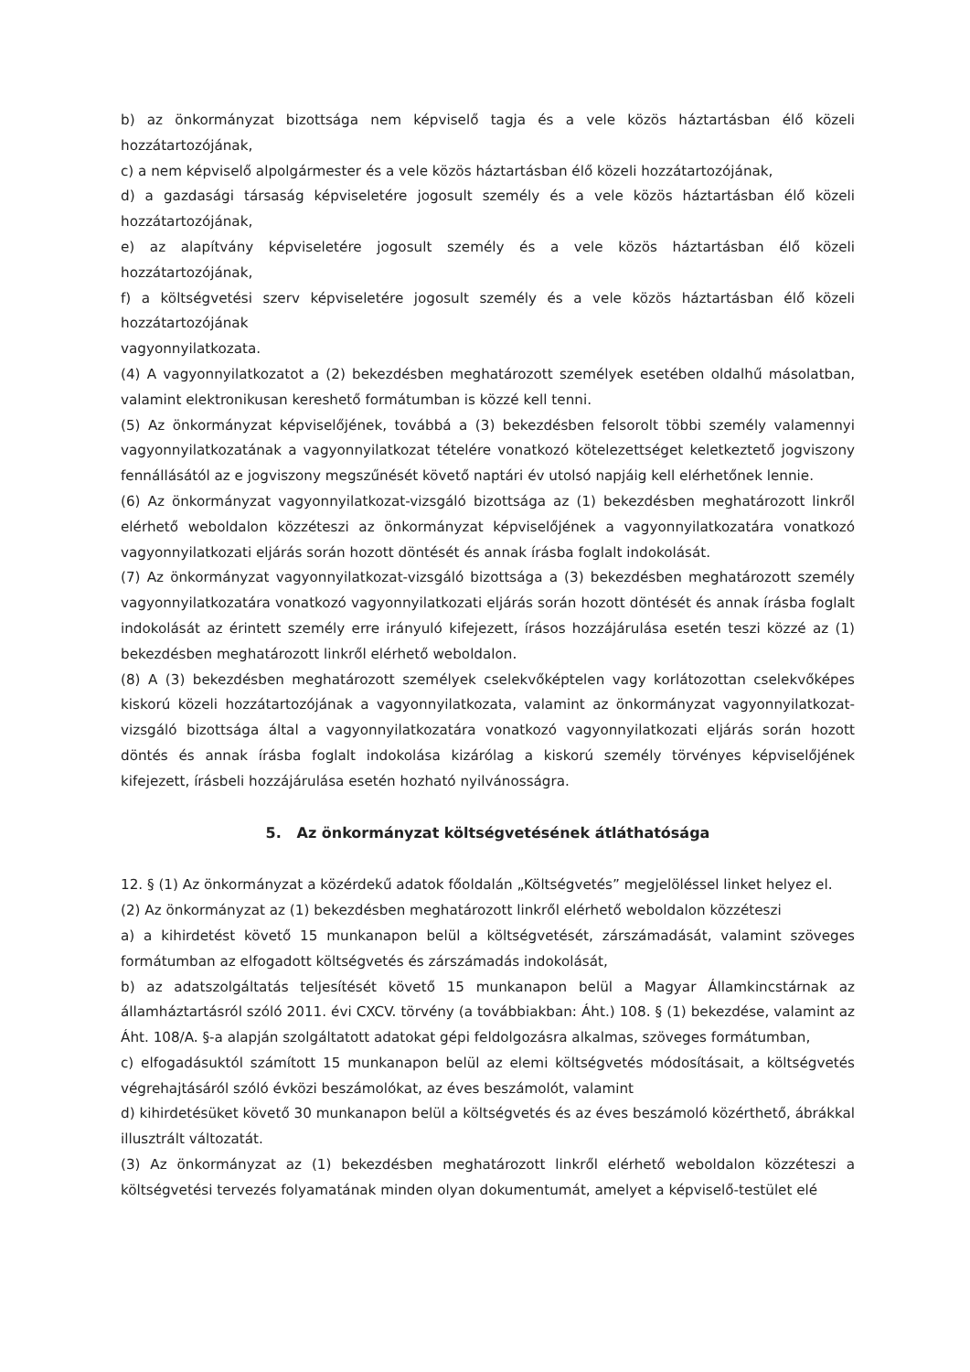b) az önkormányzat bizottsága nem képviselő tagja és a vele közös háztartásban élő közeli hozzátartozójának,
c) a nem képviselő alpolgármester és a vele közös háztartásban élő közeli hozzátartozójának,
d) a gazdasági társaság képviseletére jogosult személy és a vele közös háztartásban élő közeli hozzátartozójának,
e) az alapítvány képviseletére jogosult személy és a vele közös háztartásban élő közeli hozzátartozójának,
f) a költségvetési szerv képviseletére jogosult személy és a vele közös háztartásban élő közeli hozzátartozójának
vagyonnyilatkozata.
(4) A vagyonnyilatkozatot a (2) bekezdésben meghatározott személyek esetében oldalhű másolatban, valamint elektronikusan kereshető formátumban is közzé kell tenni.
(5) Az önkormányzat képviselőjének, továbbá a (3) bekezdésben felsorolt többi személy valamennyi vagyonnyilatkozatának a vagyonnyilatkozat tételére vonatkozó kötelezettséget keletkeztető jogviszony fennállásától az e jogviszony megszűnését követő naptári év utolsó napjáig kell elérhetőnek lennie.
(6) Az önkormányzat vagyonnyilatkozat-vizsgáló bizottsága az (1) bekezdésben meghatározott linkről elérhető weboldalon közzéteszi az önkormányzat képviselőjének a vagyonnyilatkozatára vonatkozó vagyonnyilatkozati eljárás során hozott döntését és annak írásba foglalt indokolását.
(7) Az önkormányzat vagyonnyilatkozat-vizsgáló bizottsága a (3) bekezdésben meghatározott személy vagyonnyilatkozatára vonatkozó vagyonnyilatkozati eljárás során hozott döntését és annak írásba foglalt indokolását az érintett személy erre irányuló kifejezett, írásos hozzájárulása esetén teszi közzé az (1) bekezdésben meghatározott linkről elérhető weboldalon.
(8) A (3) bekezdésben meghatározott személyek cselekvőképtelen vagy korlátozottan cselekvőképes kiskorú közeli hozzátartozójának a vagyonnyilatkozata, valamint az önkormányzat vagyonnyilatkozat-vizsgáló bizottsága által a vagyonnyilatkozatára vonatkozó vagyonnyilatkozati eljárás során hozott döntés és annak írásba foglalt indokolása kizárólag a kiskorú személy törvényes képviselőjének kifejezett, írásbeli hozzájárulása esetén hozható nyilvánosságra.
5. Az önkormányzat költségvetésének átláthatósága
12. § (1) Az önkormányzat a közérdekű adatok főoldalán „Költségvetés” megjelöléssel linket helyez el.
(2) Az önkormányzat az (1) bekezdésben meghatározott linkről elérhető weboldalon közzéteszi
a) a kihirdetést követő 15 munkanapon belül a költségvetését, zárszámadását, valamint szöveges formátumban az elfogadott költségvetés és zárszámadás indokolását,
b) az adatszolgáltatás teljesítését követő 15 munkanapon belül a Magyar Államkincstárnak az államháztartásról szóló 2011. évi CXCV. törvény (a továbbiakban: Áht.) 108. § (1) bekezdése, valamint az Áht. 108/A. §-a alapján szolgáltatott adatokat gépi feldolgozásra alkalmas, szöveges formátumban,
c) elfogadásuktól számított 15 munkanapon belül az elemi költségvetés módosításait, a költségvetés végrehajtásáról szóló évközi beszámolókat, az éves beszámolót, valamint
d) kihirdetésüket követő 30 munkanapon belül a költségvetés és az éves beszámoló közérthető, ábrákkal illusztrált változatát.
(3) Az önkormányzat az (1) bekezdésben meghatározott linkről elérhető weboldalon közzéteszi a költségvetési tervezés folyamatának minden olyan dokumentumát, amelyet a képviselő-testület elé